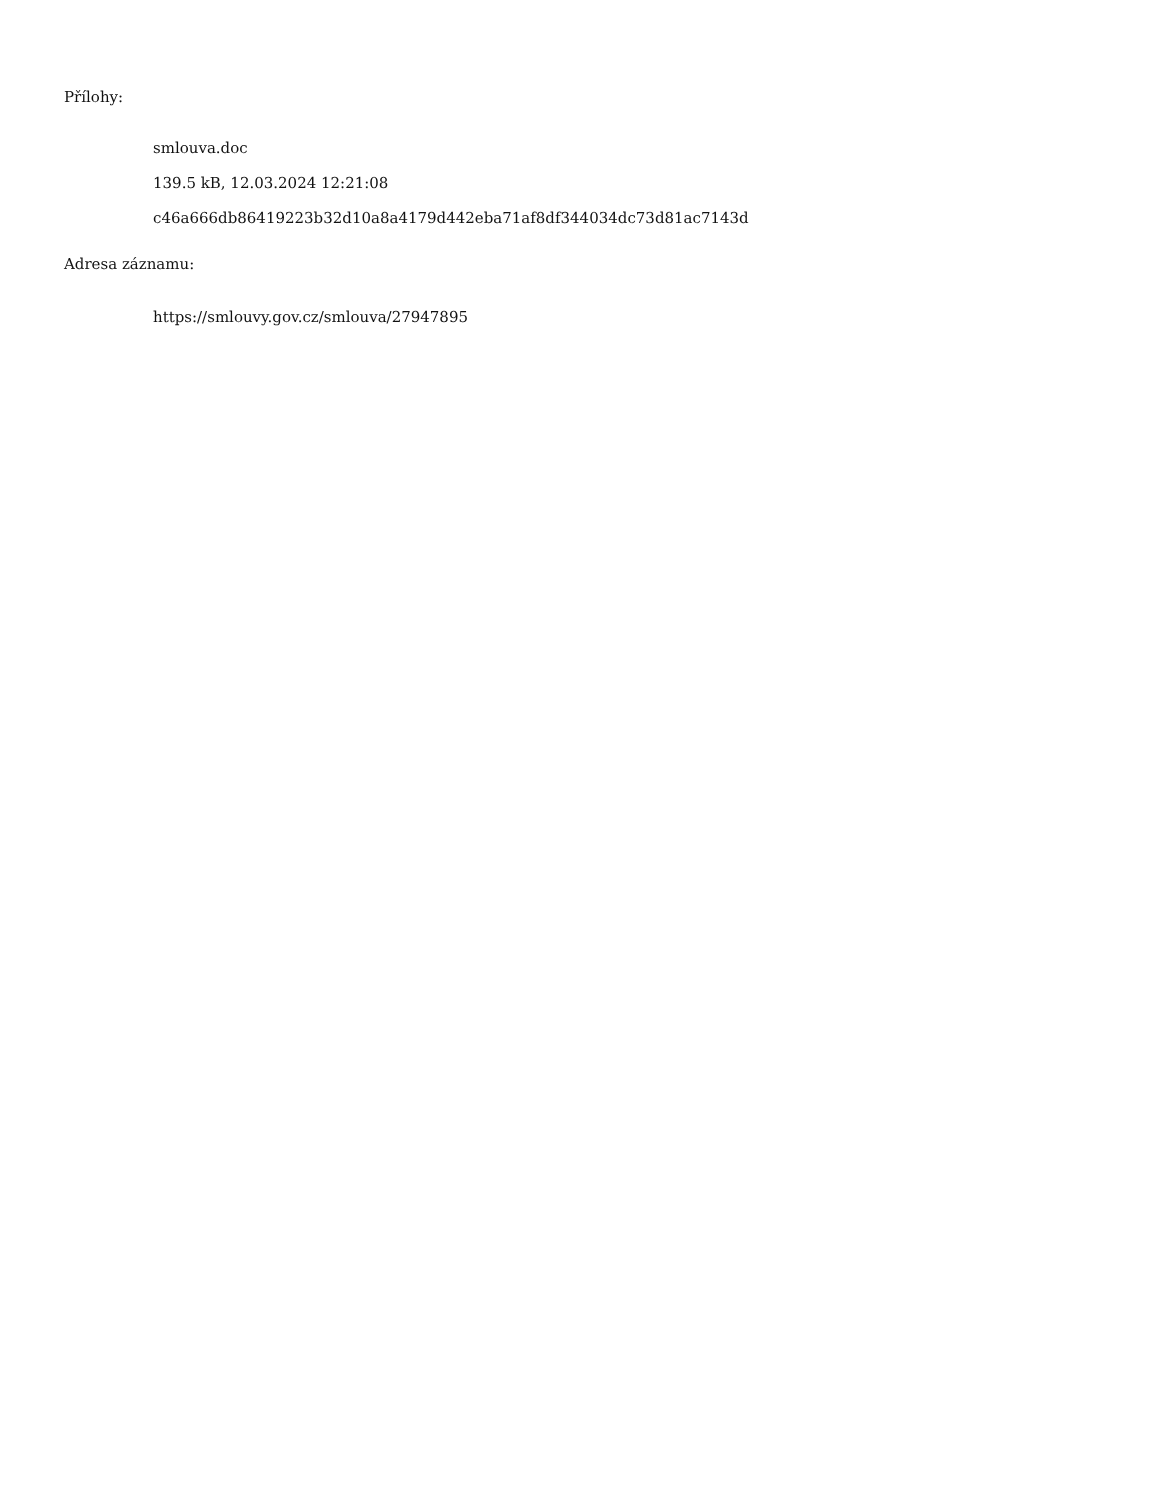Přílohy:
smlouva.doc
139.5 kB, 12.03.2024 12:21:08
c46a666db86419223b32d10a8a4179d442eba71af8df344034dc73d81ac7143d
Adresa záznamu:
https://smlouvy.gov.cz/smlouva/27947895